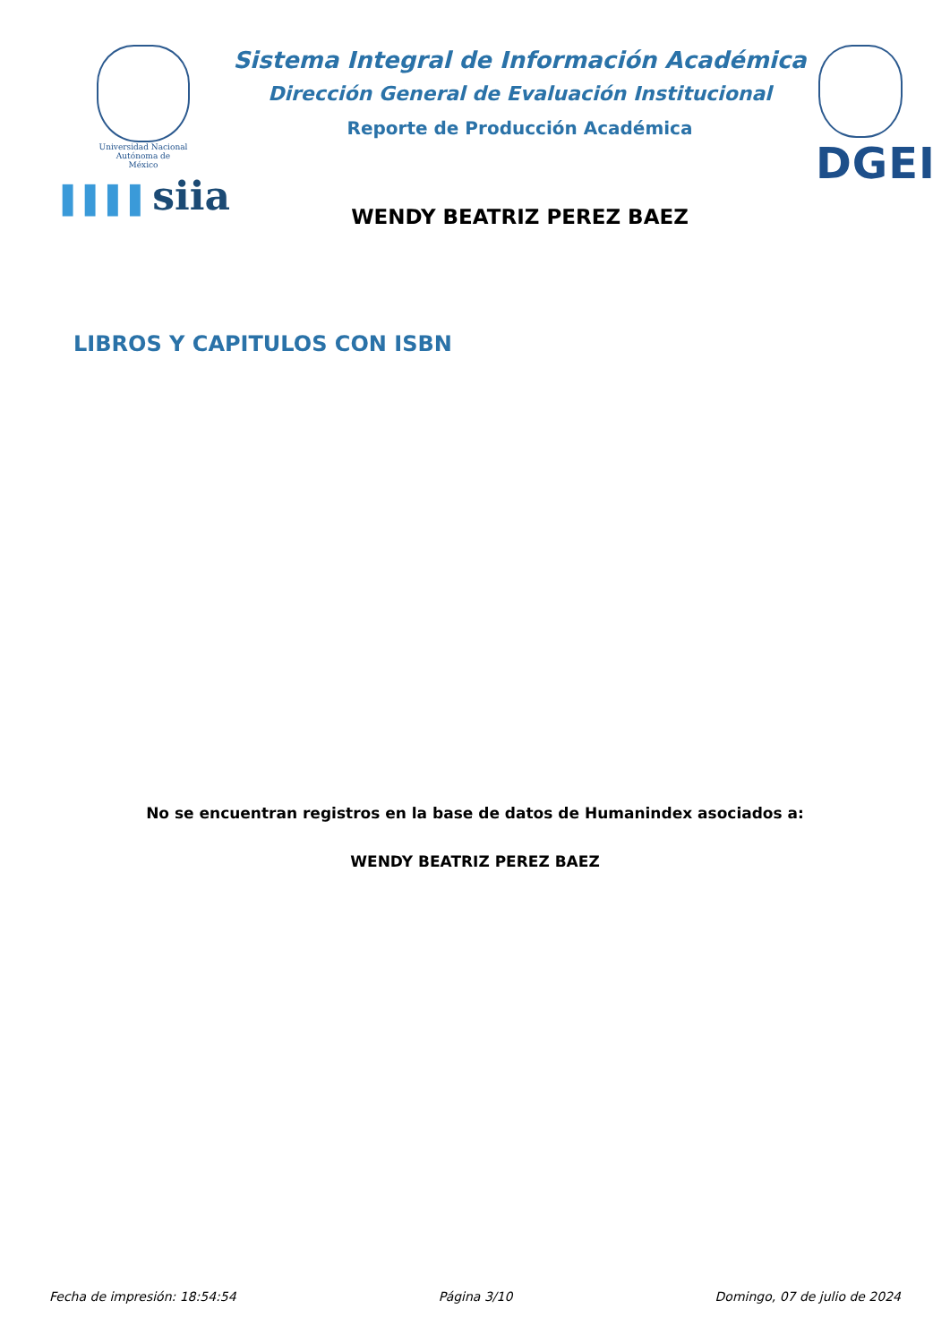Universidad Nacional
Autónoma de
México
▌▌▌▌siia
Sistema Integral de Información Académica
Dirección General de Evaluación Institucional
Reporte de Producción Académica
WENDY BEATRIZ PEREZ BAEZ
DGEI
LIBROS Y CAPITULOS CON ISBN
No se encuentran registros en la base de datos de Humanindex asociados a:
WENDY BEATRIZ PEREZ BAEZ
Fecha de impresión: 18:54:54 Página 3/10 Domingo, 07 de julio de 2024